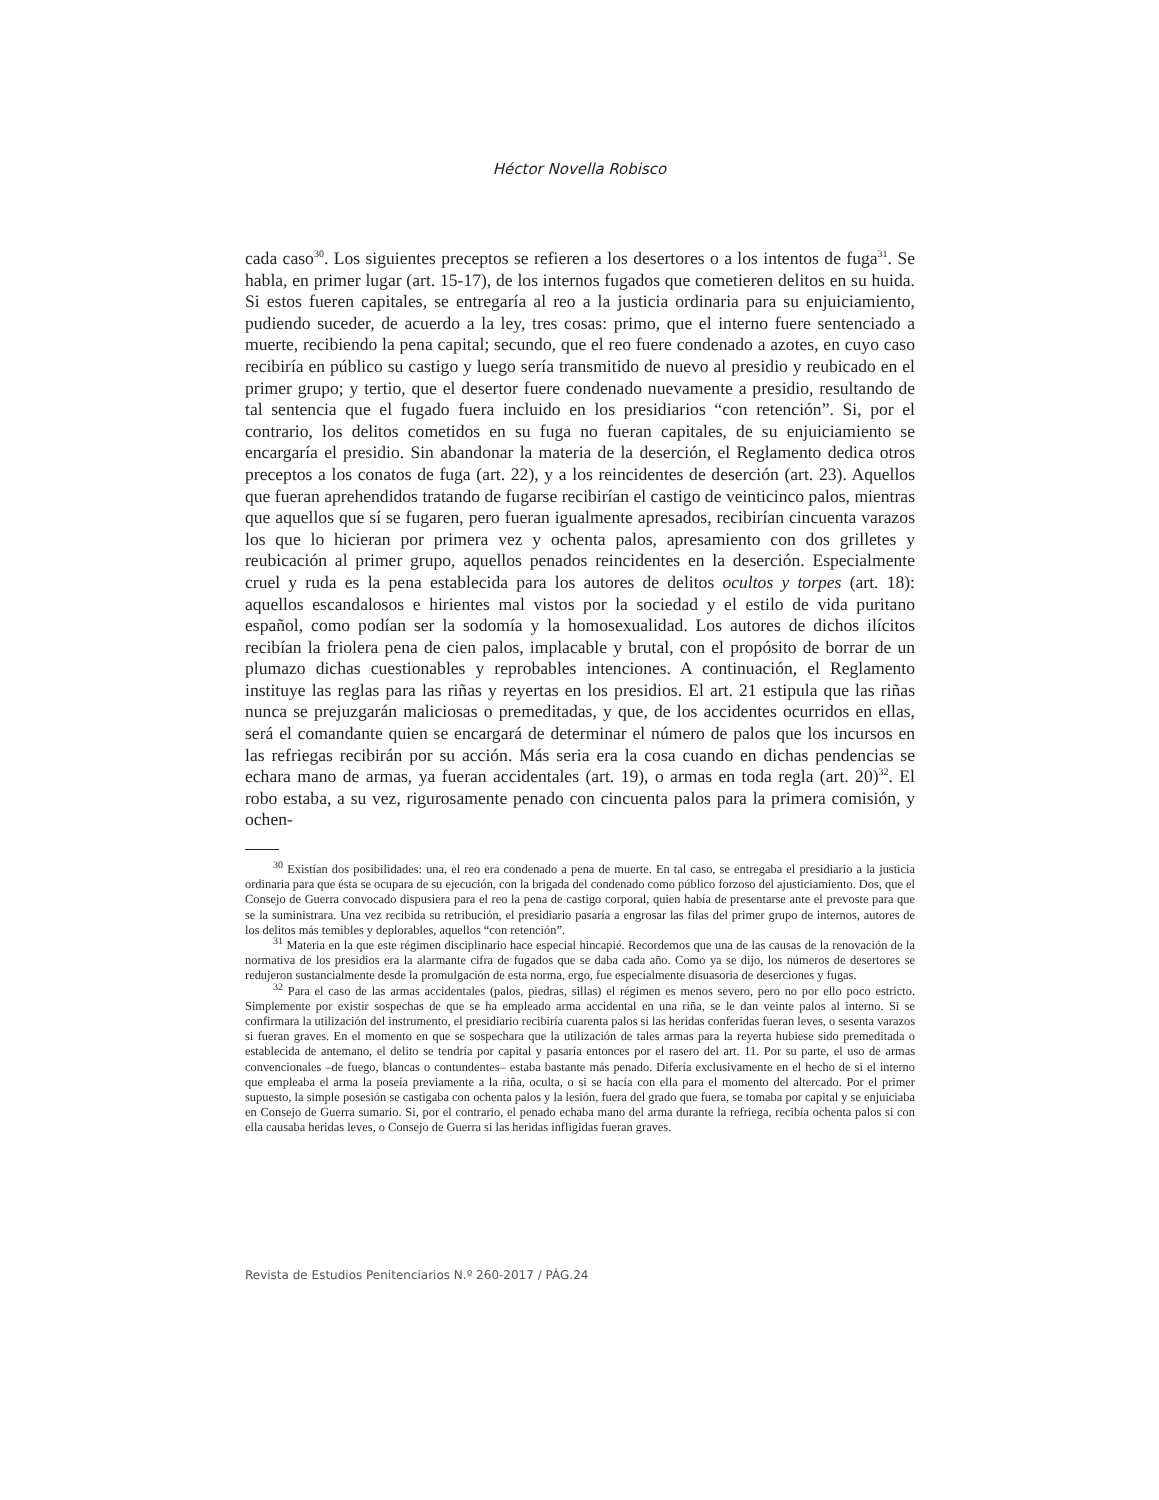Héctor Novella Robisco
cada caso<sup>30</sup>. Los siguientes preceptos se refieren a los desertores o a los intentos de fuga<sup>31</sup>. Se habla, en primer lugar (art. 15-17), de los internos fugados que cometieren delitos en su huida. Si estos fueren capitales, se entregaría al reo a la justicia ordinaria para su enjuiciamiento, pudiendo suceder, de acuerdo a la ley, tres cosas: primo, que el interno fuere sentenciado a muerte, recibiendo la pena capital; secundo, que el reo fuere condenado a azotes, en cuyo caso recibiría en público su castigo y luego sería transmitido de nuevo al presidio y reubicado en el primer grupo; y tertio, que el desertor fuere condenado nuevamente a presidio, resultando de tal sentencia que el fugado fuera incluido en los presidiarios “con retención”. Si, por el contrario, los delitos cometidos en su fuga no fueran capitales, de su enjuiciamiento se encargaría el presidio. Sin abandonar la materia de la deserción, el Reglamento dedica otros preceptos a los conatos de fuga (art. 22), y a los reincidentes de deserción (art. 23). Aquellos que fueran aprehendidos tratando de fugarse recibirían el castigo de veinticinco palos, mientras que aquellos que sí se fugaren, pero fueran igualmente apresados, recibirían cincuenta varazos los que lo hicieran por primera vez y ochenta palos, apresamiento con dos grilletes y reubicación al primer grupo, aquellos penados reincidentes en la deserción. Especialmente cruel y ruda es la pena establecida para los autores de delitos ocultos y torpes (art. 18): aquellos escandalosos e hirientes mal vistos por la sociedad y el estilo de vida puritano español, como podían ser la sodomía y la homosexualidad. Los autores de dichos ilícitos recibían la friolera pena de cien palos, implacable y brutal, con el propósito de borrar de un plumazo dichas cuestionables y reprobables intenciones. A continuación, el Reglamento instituye las reglas para las riñas y reyertas en los presidios. El art. 21 estipula que las riñas nunca se prejuzgarán maliciosas o premeditadas, y que, de los accidentes ocurridos en ellas, será el comandante quien se encargará de determinar el número de palos que los incursos en las refriegas recibirán por su acción. Más seria era la cosa cuando en dichas pendencias se echara mano de armas, ya fueran accidentales (art. 19), o armas en toda regla (art. 20)<sup>32</sup>. El robo estaba, a su vez, rigurosamente penado con cincuenta palos para la primera comisión, y ochen-
<sup>30</sup> Existían dos posibilidades: una, el reo era condenado a pena de muerte. En tal caso, se entregaba el presidiario a la justicia ordinaria para que ésta se ocupara de su ejecución, con la brigada del condenado como público forzoso del ajusticiamiento. Dos, que el Consejo de Guerra convocado dispusiera para el reo la pena de castigo corporal, quien había de presentarse ante el prevoste para que se la suministrara. Una vez recibida su retribución, el presidiario pasaría a engrosar las filas del primer grupo de internos, autores de los delitos más temibles y deplorables, aquellos “con retención”.
<sup>31</sup> Materia en la que este régimen disciplinario hace especial hincapié. Recordemos que una de las causas de la renovación de la normativa de los presidios era la alarmante cifra de fugados que se daba cada año. Como ya se dijo, los números de desertores se redujeron sustancialmente desde la promulgación de esta norma, ergo, fue especialmente disuasoria de deserciones y fugas.
<sup>32</sup> Para el caso de las armas accidentales (palos, piedras, sillas) el régimen es menos severo, pero no por ello poco estricto. Simplemente por existir sospechas de que se ha empleado arma accidental en una riña, se le dan veinte palos al interno. Si se confirmara la utilización del instrumento, el presidiario recibiría cuarenta palos si las heridas conferidas fueran leves, o sesenta varazos si fueran graves. En el momento en que se sospechara que la utilización de tales armas para la reyerta hubiese sido premeditada o establecida de antemano, el delito se tendría por capital y pasaría entonces por el rasero del art. 11. Por su parte, el uso de armas convencionales –de fuego, blancas o contundentes– estaba bastante más penado. Difería exclusivamente en el hecho de si el interno que empleaba el arma la poseía previamente a la riña, oculta, o si se hacía con ella para el momento del altercado. Por el primer supuesto, la simple posesión se castigaba con ochenta palos y la lesión, fuera del grado que fuera, se tomaba por capital y se enjuiciaba en Consejo de Guerra sumario. Si, por el contrario, el penado echaba mano del arma durante la refriega, recibía ochenta palos si con ella causaba heridas leves, o Consejo de Guerra si las heridas infligidas fueran graves.
Revista de Estudios Penitenciarios N.º 260-2017 / PÁG.24